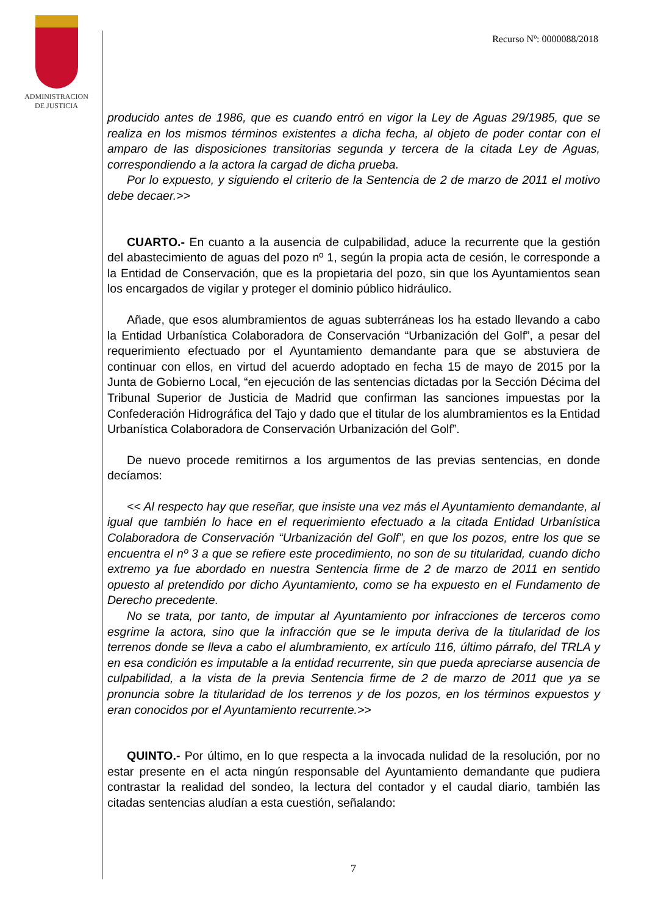ADMINISTRACION
DE JUSTICIA
Recurso Nº: 0000088/2018
producido antes de 1986, que es cuando entró en vigor la Ley de Aguas 29/1985, que se realiza en los mismos términos existentes a dicha fecha, al objeto de poder contar con el amparo de las disposiciones transitorias segunda y tercera de la citada Ley de Aguas, correspondiendo a la actora la cargad de dicha prueba.
Por lo expuesto, y siguiendo el criterio de la Sentencia de 2 de marzo de 2011 el motivo debe decaer.>>
CUARTO.- En cuanto a la ausencia de culpabilidad, aduce la recurrente que la gestión del abastecimiento de aguas del pozo nº 1, según la propia acta de cesión, le corresponde a la Entidad de Conservación, que es la propietaria del pozo, sin que los Ayuntamientos sean los encargados de vigilar y proteger el dominio público hidráulico.
Añade, que esos alumbramientos de aguas subterráneas los ha estado llevando a cabo la Entidad Urbanística Colaboradora de Conservación “Urbanización del Golf”, a pesar del requerimiento efectuado por el Ayuntamiento demandante para que se abstuviera de continuar con ellos, en virtud del acuerdo adoptado en fecha 15 de mayo de 2015 por la Junta de Gobierno Local, “en ejecución de las sentencias dictadas por la Sección Décima del Tribunal Superior de Justicia de Madrid que confirman las sanciones impuestas por la Confederación Hidrográfica del Tajo y dado que el titular de los alumbramientos es la Entidad Urbanística Colaboradora de Conservación Urbanización del Golf”.
De nuevo procede remitirnos a los argumentos de las previas sentencias, en donde decíamos:
<< Al respecto hay que reseñar, que insiste una vez más el Ayuntamiento demandante, al igual que también lo hace en el requerimiento efectuado a la citada Entidad Urbanística Colaboradora de Conservación “Urbanización del Golf”, en que los pozos, entre los que se encuentra el nº 3 a que se refiere este procedimiento, no son de su titularidad, cuando dicho extremo ya fue abordado en nuestra Sentencia firme de 2 de marzo de 2011 en sentido opuesto al pretendido por dicho Ayuntamiento, como se ha expuesto en el Fundamento de Derecho precedente.
No se trata, por tanto, de imputar al Ayuntamiento por infracciones de terceros como esgrime la actora, sino que la infracción que se le imputa deriva de la titularidad de los terrenos donde se lleva a cabo el alumbramiento, ex artículo 116, último párrafo, del TRLA y en esa condición es imputable a la entidad recurrente, sin que pueda apreciarse ausencia de culpabilidad, a la vista de la previa Sentencia firme de 2 de marzo de 2011 que ya se pronuncia sobre la titularidad de los terrenos y de los pozos, en los términos expuestos y eran conocidos por el Ayuntamiento recurrente.>>
QUINTO.- Por último, en lo que respecta a la invocada nulidad de la resolución, por no estar presente en el acta ningún responsable del Ayuntamiento demandante que pudiera contrastar la realidad del sondeo, la lectura del contador y el caudal diario, también las citadas sentencias aludían a esta cuestión, señalando:
7